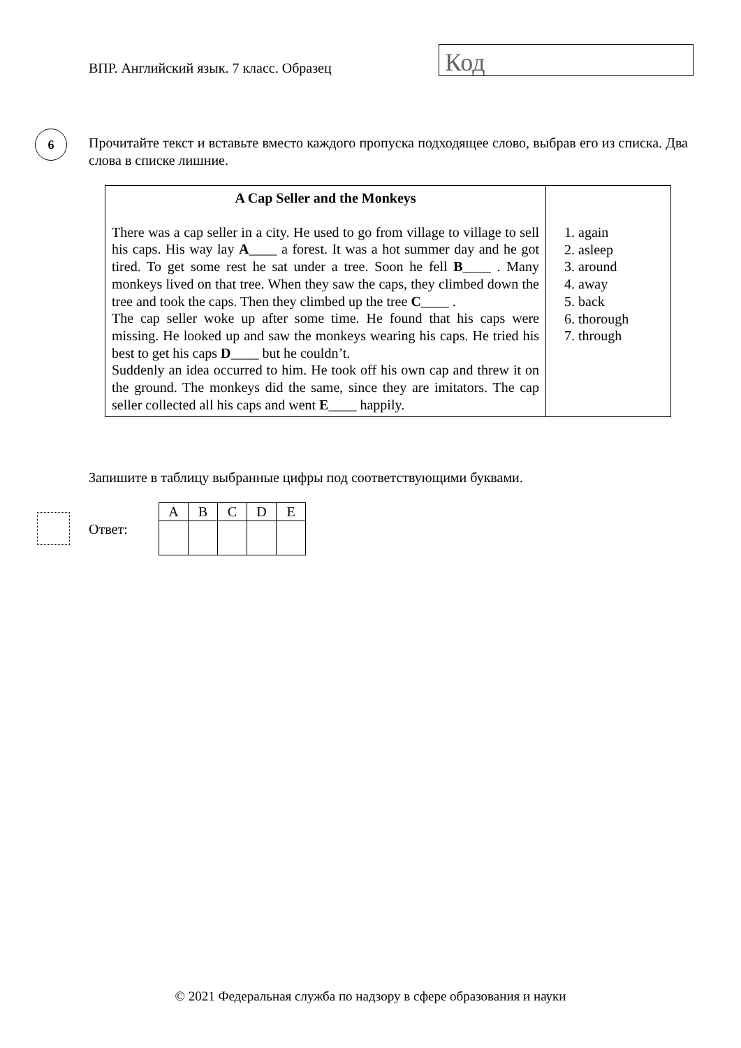ВПР. Английский язык. 7 класс. Образец
Код
6
Прочитайте текст и вставьте вместо каждого пропуска подходящее слово, выбрав его из списка. Два слова в списке лишние.
| A Cap Seller and the Monkeys There was a cap seller in a city. He used to go from village to village to sell his caps. His way lay A ____ a forest. It was a hot summer day and he got tired. To get some rest he sat under a tree. Soon he fell B ____ . Many monkeys lived on that tree. When they saw the caps, they climbed down the tree and took the caps. Then they climbed up the tree C ____ . The cap seller woke up after some time. He found that his caps were missing. He looked up and saw the monkeys wearing his caps. He tried his best to get his caps D ____ but he couldn’t. Suddenly an idea occurred to him. He took off his own cap and threw it on the ground. The monkeys did the same, since they are imitators. The cap seller collected all his caps and went E ____ happily. | 1. again 2. asleep 3. around 4. away 5. back 6. thorough 7. through |
Запишите в таблицу выбранные цифры под соответствующими буквами.
Ответ:
| A | B | C | D | E |
© 2021 Федеральная служба по надзору в сфере образования и науки